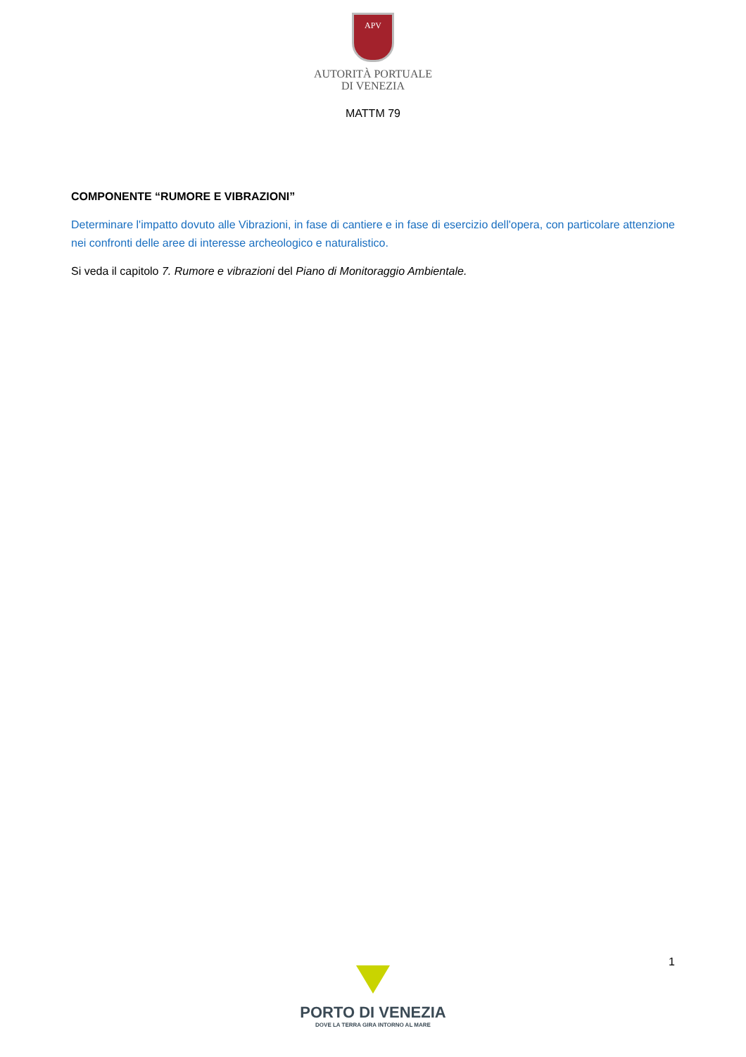APV
AUTORITÀ PORTUALE
DI VENEZIA
MATTM 79
COMPONENTE “RUMORE E VIBRAZIONI”
Determinare l'impatto dovuto alle Vibrazioni, in fase di cantiere e in fase di esercizio dell'opera, con particolare attenzione nei confronti delle aree di interesse archeologico e naturalistico.
Si veda il capitolo 7. Rumore e vibrazioni del Piano di Monitoraggio Ambientale.
1
PORTO DI VENEZIA
DOVE LA TERRA GIRA INTORNO AL MARE